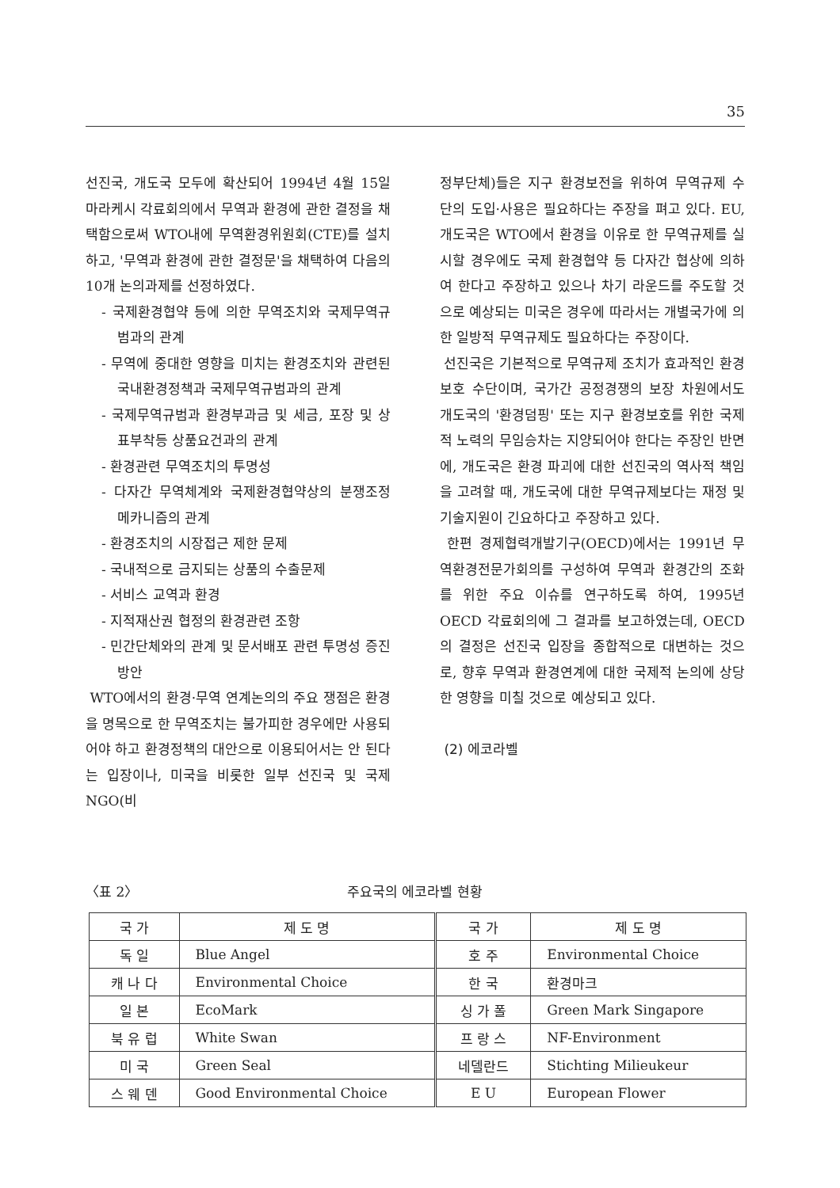35
선진국, 개도국 모두에 확산되어 1994년 4월 15일 마라케시 각료회의에서 무역과 환경에 관한 결정을 채택함으로써 WTO내에 무역환경위원회(CTE)를 설치하고, '무역과 환경에 관한 결정문'을 채택하여 다음의 10개 논의과제를 선정하였다.
- 국제환경협약 등에 의한 무역조치와 국제무역규범과의 관계
- 무역에 중대한 영향을 미치는 환경조치와 관련된 국내환경정책과 국제무역규범과의 관계
- 국제무역규범과 환경부과금 및 세금, 포장 및 상표부착등 상품요건과의 관계
- 환경관련 무역조치의 투명성
- 다자간 무역체계와 국제환경협약상의 분쟁조정 메카니즘의 관계
- 환경조치의 시장접근 제한 문제
- 국내적으로 금지되는 상품의 수출문제
- 서비스 교역과 환경
- 지적재산권 협정의 환경관련 조항
- 민간단체와의 관계 및 문서배포 관련 투명성 증진 방안
WTO에서의 환경·무역 연계논의의 주요 쟁점은 환경을 명목으로 한 무역조치는 불가피한 경우에만 사용되어야 하고 환경정책의 대안으로 이용되어서는 안 된다는 입장이나, 미국을 비롯한 일부 선진국 및 국제 NGO(비
정부단체)들은 지구 환경보전을 위하여 무역규제 수단의 도입·사용은 필요하다는 주장을 펴고 있다. EU, 개도국은 WTO에서 환경을 이유로 한 무역규제를 실시할 경우에도 국제 환경협약 등 다자간 협상에 의하여 한다고 주장하고 있으나 차기 라운드를 주도할 것으로 예상되는 미국은 경우에 따라서는 개별국가에 의한 일방적 무역규제도 필요하다는 주장이다.
선진국은 기본적으로 무역규제 조치가 효과적인 환경보호 수단이며, 국가간 공정경쟁의 보장 차원에서도 개도국의 '환경덤핑' 또는 지구 환경보호를 위한 국제적 노력의 무임승차는 지양되어야 한다는 주장인 반면에, 개도국은 환경 파괴에 대한 선진국의 역사적 책임을 고려할 때, 개도국에 대한 무역규제보다는 재정 및 기술지원이 긴요하다고 주장하고 있다.
한편 경제협력개발기구(OECD)에서는 1991년 무역환경전문가회의를 구성하여 무역과 환경간의 조화를 위한 주요 이슈를 연구하도록 하여, 1995년 OECD 각료회의에 그 결과를 보고하였는데, OECD의 결정은 선진국 입장을 종합적으로 대변하는 것으로, 향후 무역과 환경연계에 대한 국제적 논의에 상당한 영향을 미칠 것으로 예상되고 있다.
(2) 에코라벨
〈표 2〉 주요국의 에코라벨 현황
| 국 가 | 제 도 명 | 국 가 | 제 도 명 |
| --- | --- | --- | --- |
| 독 일 | Blue Angel | 호 주 | Environmental Choice |
| 캐 나 다 | Environmental Choice | 한 국 | 환경마크 |
| 일 본 | EcoMark | 싱 가 폴 | Green Mark Singapore |
| 북 유 럽 | White Swan | 프 랑 스 | NF-Environment |
| 미 국 | Green Seal | 네델란드 | Stichting Milieukeur |
| 스 웨 덴 | Good Environmental Choice | E U | European Flower |